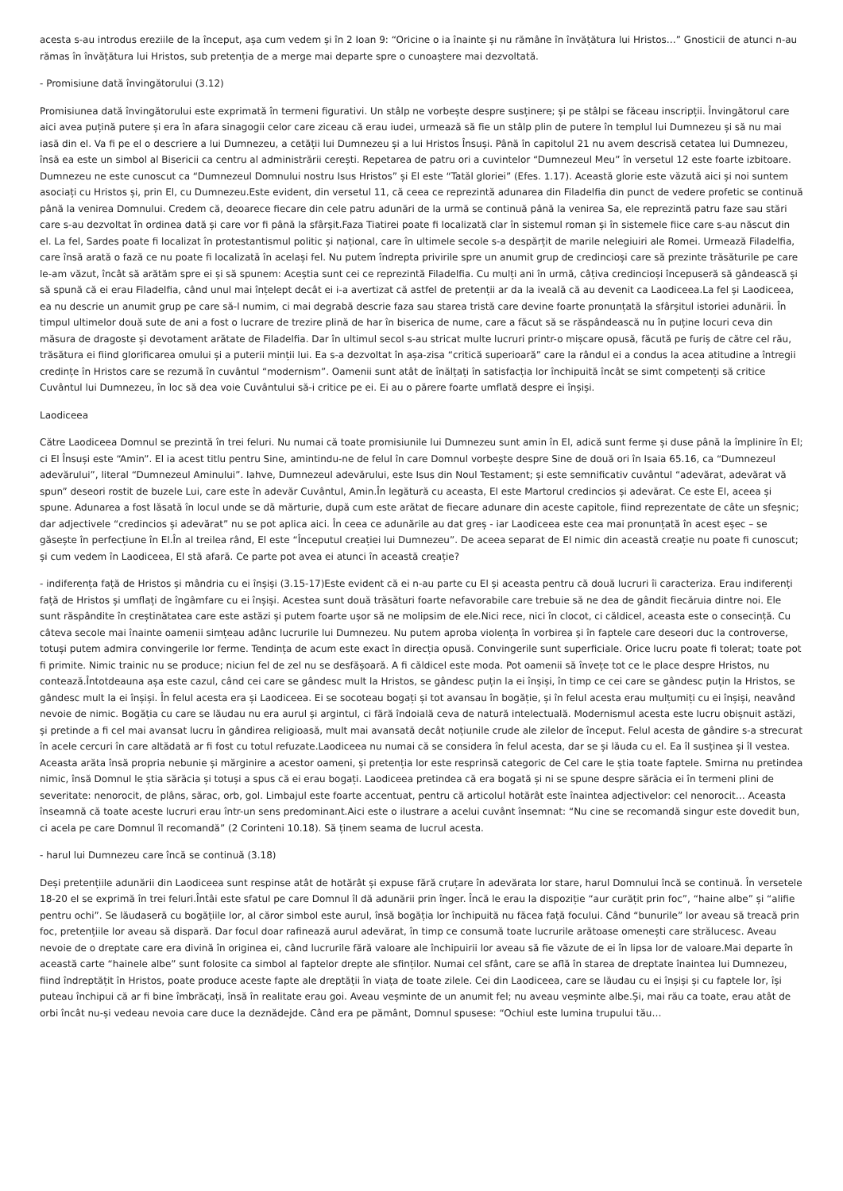acesta s-au introdus ereziile de la început, așa cum vedem și în 2 Ioan 9: “Oricine o ia înainte și nu rămâne în învățătura lui Hristos…” Gnosticii de atunci n-au rămas în învățătura lui Hristos, sub pretenția de a merge mai departe spre o cunoaștere mai dezvoltată.
- Promisiune dată învingătorului (3.12)
Promisiunea dată învingătorului este exprimată în termeni figurativi. Un stâlp ne vorbește despre susținere; și pe stâlpi se făceau inscripții. Învingătorul care aici avea puțină putere și era în afara sinagogii celor care ziceau că erau iudei, urmează să fie un stâlp plin de putere în templul lui Dumnezeu și să nu mai iasă din el. Va fi pe el o descriere a lui Dumnezeu, a cetății lui Dumnezeu și a lui Hristos Însuși. Până în capitolul 21 nu avem descrisă cetatea lui Dumnezeu, însă ea este un simbol al Bisericii ca centru al administrării cerești. Repetarea de patru ori a cuvintelor “Dumnezeul Meu” în versetul 12 este foarte izbitoare. Dumnezeu ne este cunoscut ca “Dumnezeul Domnului nostru Isus Hristos” și El este “Tatăl gloriei” (Efes. 1.17). Această glorie este văzută aici și noi suntem asociați cu Hristos și, prin El, cu Dumnezeu.Este evident, din versetul 11, că ceea ce reprezintă adunarea din Filadelfia din punct de vedere profetic se continuă până la venirea Domnului. Credem că, deoarece fiecare din cele patru adunări de la urmă se continuă până la venirea Sa, ele reprezintă patru faze sau stări care s-au dezvoltat în ordinea dată și care vor fi până la sfârșit.Faza Tiatirei poate fi localizată clar în sistemul roman și în sistemele fiice care s-au născut din el. La fel, Sardes poate fi localizat în protestantismul politic și național, care în ultimele secole s-a despărțit de marile nelegiuiri ale Romei. Urmează Filadelfia, care însă arată o fază ce nu poate fi localizată în același fel. Nu putem îndrepta privirile spre un anumit grup de credincioși care să prezinte trăsăturile pe care le-am văzut, încât să arătăm spre ei și să spunem: Aceștia sunt cei ce reprezintă Filadelfia. Cu mulți ani în urmă, câțiva credincioși începuseră să gândească și să spună că ei erau Filadelfia, când unul mai înțelept decât ei i-a avertizat că astfel de pretenții ar da la iveală că au devenit ca Laodiceea.La fel și Laodiceea, ea nu descrie un anumit grup pe care să-l numim, ci mai degrabă descrie faza sau starea tristă care devine foarte pronunțată la sfârșitul istoriei adunării. În timpul ultimelor două sute de ani a fost o lucrare de trezire plină de har în biserica de nume, care a făcut să se răspândească nu în puține locuri ceva din măsura de dragoste și devotament arătate de Filadelfia. Dar în ultimul secol s-au stricat multe lucruri printr-o mișcare opusă, făcută pe furiș de către cel rău, trăsătura ei fiind glorificarea omului și a puterii minții lui. Ea s-a dezvoltat în așa-zisa “critică superioară” care la rândul ei a condus la acea atitudine a întregii credințe în Hristos care se rezumă în cuvântul “modernism”. Oamenii sunt atât de înălțați în satisfacția lor închipuită încât se simt competenți să critice Cuvântul lui Dumnezeu, în loc să dea voie Cuvântului să-i critice pe ei. Ei au o părere foarte umflată despre ei înșiși.
Laodiceea
Către Laodiceea Domnul se prezintă în trei feluri. Nu numai că toate promisiunile lui Dumnezeu sunt amin în El, adică sunt ferme și duse până la împlinire în El; ci El Însuși este “Amin”. El ia acest titlu pentru Sine, amintindu-ne de felul în care Domnul vorbește despre Sine de două ori în Isaia 65.16, ca “Dumnezeul adevărului”, literal “Dumnezeul Aminului”. Iahve, Dumnezeul adevărului, este Isus din Noul Testament; și este semnificativ cuvântul “adevărat, adevărat vă spun” deseori rostit de buzele Lui, care este în adevăr Cuvântul, Amin.În legătură cu aceasta, El este Martorul credincios și adevărat. Ce este El, aceea și spune. Adunarea a fost lăsată în locul unde se dă mărturie, după cum este arătat de fiecare adunare din aceste capitole, fiind reprezentate de câte un sfeșnic; dar adjectivele “credincios și adevărat” nu se pot aplica aici. În ceea ce adunările au dat greș - iar Laodiceea este cea mai pronunțată în acest eșec – se găsește în perfecțiune în El.În al treilea rând, El este “Începutul creației lui Dumnezeu”. De aceea separat de El nimic din această creație nu poate fi cunoscut; și cum vedem în Laodiceea, El stă afară. Ce parte pot avea ei atunci în această creație?
- indiferența față de Hristos și mândria cu ei înșiși (3.15-17)Este evident că ei n-au parte cu El și aceasta pentru că două lucruri îi caracteriza. Erau indiferenți față de Hristos și umflați de îngâmfare cu ei înșiși. Acestea sunt două trăsături foarte nefavorabile care trebuie să ne dea de gândit fiecăruia dintre noi. Ele sunt răspândite în creștinătatea care este astăzi și putem foarte ușor să ne molipsim de ele.Nici rece, nici în clocot, ci căldicel, aceasta este o consecință. Cu câteva secole mai înainte oamenii simțeau adânc lucrurile lui Dumnezeu. Nu putem aproba violența în vorbirea și în faptele care deseori duc la controverse, totuși putem admira convingerile lor ferme. Tendința de acum este exact în direcția opusă. Convingerile sunt superficiale. Orice lucru poate fi tolerat; toate pot fi primite. Nimic trainic nu se produce; niciun fel de zel nu se desfășoară. A fi căldicel este moda. Pot oamenii să învețe tot ce le place despre Hristos, nu contează.Întotdeauna așa este cazul, când cei care se gândesc mult la Hristos, se gândesc puțin la ei înșiși, în timp ce cei care se gândesc puțin la Hristos, se gândesc mult la ei înșiși. În felul acesta era și Laodiceea. Ei se socoteau bogați și tot avansau în bogăție, și în felul acesta erau mulțumiți cu ei înșiși, neavând nevoie de nimic. Bogăția cu care se lăudau nu era aurul și argintul, ci fără îndoială ceva de natură intelectuală. Modernismul acesta este lucru obișnuit astăzi, și pretinde a fi cel mai avansat lucru în gândirea religioasă, mult mai avansată decât noțiunile crude ale zilelor de început. Felul acesta de gândire s-a strecurat în acele cercuri în care altădată ar fi fost cu totul refuzate.Laodiceea nu numai că se considera în felul acesta, dar se și lăuda cu el. Ea îl susținea și îl vestea. Aceasta arăta însă propria nebunie și mărginire a acestor oameni, și pretenția lor este resprinsă categoric de Cel care le știa toate faptele. Smirna nu pretindea nimic, însă Domnul le știa sărăcia și totuși a spus că ei erau bogați. Laodiceea pretindea că era bogată și ni se spune despre sărăcia ei în termeni plini de severitate: nenorocit, de plâns, sărac, orb, gol. Limbajul este foarte accentuat, pentru că articolul hotărât este înaintea adjectivelor: cel nenorocit… Aceasta înseamnă că toate aceste lucruri erau într-un sens predominant.Aici este o ilustrare a acelui cuvânt însemnat: “Nu cine se recomandă singur este dovedit bun, ci acela pe care Domnul îl recomandă” (2 Corinteni 10.18). Să ținem seama de lucrul acesta.
- harul lui Dumnezeu care încă se continuă (3.18)
Deși pretențiile adunării din Laodiceea sunt respinse atât de hotărât și expuse fără cruțare în adevărata lor stare, harul Domnului încă se continuă. În versetele 18-20 el se exprimă în trei feluri.Întâi este sfatul pe care Domnul îl dă adunării prin înger. Încă le erau la dispoziție “aur curățit prin foc”, “haine albe” și “alifie pentru ochi”. Se lăudaseră cu bogățiile lor, al căror simbol este aurul, însă bogăția lor închipuită nu făcea față focului. Când “bunurile” lor aveau să treacă prin foc, pretențiile lor aveau să dispară. Dar focul doar rafinează aurul adevărat, în timp ce consumă toate lucrurile arătoase omenești care strălucesc. Aveau nevoie de o dreptate care era divină în originea ei, când lucrurile fără valoare ale închipuirii lor aveau să fie văzute de ei în lipsa lor de valoare.Mai departe în această carte “hainele albe” sunt folosite ca simbol al faptelor drepte ale sfinților. Numai cel sfânt, care se află în starea de dreptate înaintea lui Dumnezeu, fiind îndreptățit în Hristos, poate produce aceste fapte ale dreptății în viața de toate zilele. Cei din Laodiceea, care se lăudau cu ei înșiși și cu faptele lor, își puteau închipui că ar fi bine îmbrăcați, însă în realitate erau goi. Aveau veșminte de un anumit fel; nu aveau veșminte albe.Și, mai rău ca toate, erau atât de orbi încât nu-și vedeau nevoia care duce la deznădejde. Când era pe pământ, Domnul spusese: “Ochiul este lumina trupului tău…